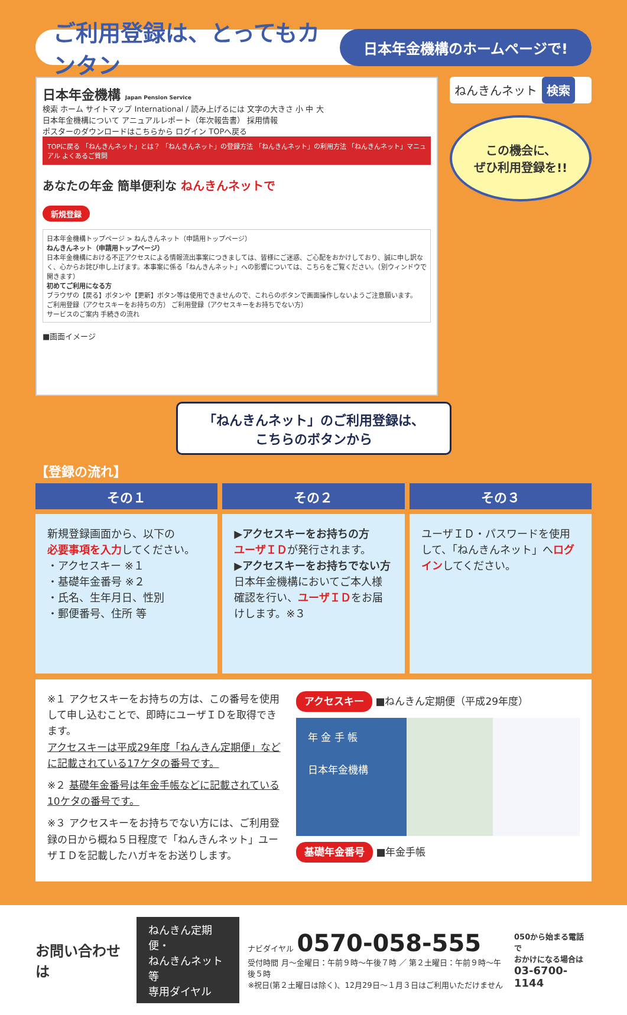ご利用登録は、とってもカンタン
日本年金機構のホームページで!
日本年金機構 Japan Pension Service
検索 ホーム サイトマップ International / 読み上げるには 文字の大きさ 小 中 大
日本年金機構について アニュアルレポート（年次報告書） 採用情報
ポスターのダウンロードはこちらから ログイン TOPへ戻る
TOPに戻る 「ねんきんネット」とは？ 「ねんきんネット」の登録方法 「ねんきんネット」の利用方法 「ねんきんネット」マニュアル よくあるご質問
あなたの年金 簡単便利な ねんきんネットで
新規登録
日本年金機構トップページ > ねんきんネット（申請用トップページ）
ねんきんネット（申請用トップページ）
日本年金機構における不正アクセスによる情報流出事案につきましては、皆様にご迷惑、ご心配をおかけしており、誠に申し訳なく、心からお詫び申し上げます。本事案に係る「ねんきんネット」への影響については、こちらをご覧ください。（別ウィンドウで開きます）
初めてご利用になる方
ブラウザの【戻る】ボタンや【更新】ボタン等は使用できませんので、これらのボタンで画面操作しないようご注意願います。
ご利用登録（アクセスキーをお持ちの方） ご利用登録（アクセスキーをお持ちでない方）
サービスのご案内 手続きの流れ
■画面イメージ
ねんきんネット 検索
この機会に、
ぜひ利用登録を!!
「ねんきんネット」のご利用登録は、
こちらのボタンから
【登録の流れ】
その１
新規登録画面から、以下の
必要事項を入力してください。
・アクセスキー ※１
・基礎年金番号 ※２
・氏名、生年月日、性別
・郵便番号、住所 等
その２
▶アクセスキーをお持ちの方
ユーザＩＤが発行されます。
▶アクセスキーをお持ちでない方
日本年金機構においてご本人様確認を行い、ユーザＩＤをお届けします。※３
その３
ユーザＩＤ・パスワードを使用して、「ねんきんネット」へログインしてください。
※１ アクセスキーをお持ちの方は、この番号を使用して申し込むことで、即時にユーザＩＤを取得できます。
アクセスキーは平成29年度「ねんきん定期便」などに記載されている17ケタの番号です。
※２ 基礎年金番号は年金手帳などに記載されている10ケタの番号です。
※３ アクセスキーをお持ちでない方には、ご利用登録の日から概ね５日程度で「ねんきんネット」ユーザＩＤを記載したハガキをお送りします。
アクセスキー ■ねんきん定期便（平成29年度）
年 金 手 帳
日本年金機構
基礎年金番号 ■年金手帳
お問い合わせは
ねんきん定期便・
ねんきんネット等
専用ダイヤル
ナビダイヤル 0570-058-555
受付時間 月～金曜日：午前９時～午後７時 ／ 第２土曜日：午前９時～午後５時
※祝日(第２土曜日は除く)、12月29日～１月３日はご利用いただけません
050から始まる電話で
おかけになる場合は
03-6700-1144